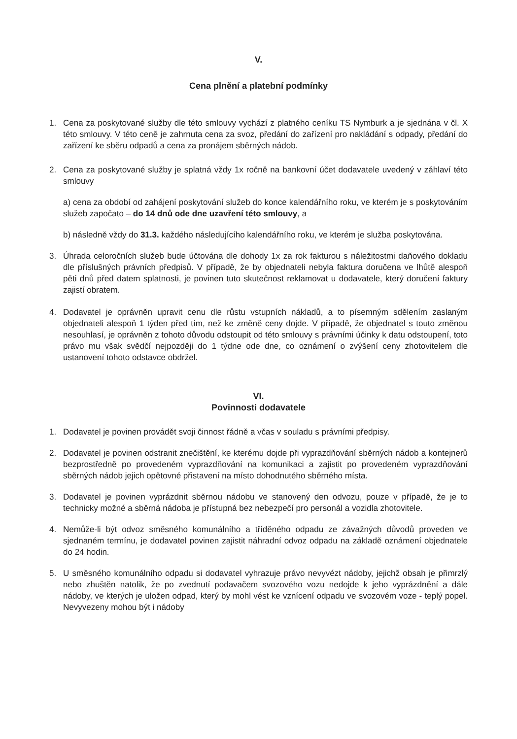V.
Cena plnění a platební podmínky
1. Cena za poskytované služby dle této smlouvy vychází z platného ceníku TS Nymburk a je sjednána v čl. X této smlouvy. V této ceně je zahrnuta cena za svoz, předání do zařízení pro nakládání s odpady, předání do zařízení ke sběru odpadů a cena za pronájem sběrných nádob.
2. Cena za poskytované služby je splatná vždy 1x ročně na bankovní účet dodavatele uvedený v záhlaví této smlouvy
a) cena za období od zahájení poskytování služeb do konce kalendářního roku, ve kterém je s poskytováním služeb započato – do 14 dnů ode dne uzavření této smlouvy, a
b) následně vždy do 31.3. každého následujícího kalendářního roku, ve kterém je služba poskytována.
3. Úhrada celoročních služeb bude účtována dle dohody 1x za rok fakturou s náležitostmi daňového dokladu dle příslušných právních předpisů. V případě, že by objednateli nebyla faktura doručena ve lhůtě alespoň pěti dnů před datem splatnosti, je povinen tuto skutečnost reklamovat u dodavatele, který doručení faktury zajistí obratem.
4. Dodavatel je oprávněn upravit cenu dle růstu vstupních nákladů, a to písemným sdělením zaslaným objednateli alespoň 1 týden před tím, než ke změně ceny dojde. V případě, že objednatel s touto změnou nesouhlasí, je oprávněn z tohoto důvodu odstoupit od této smlouvy s právními účinky k datu odstoupení, toto právo mu však svědčí nejpozději do 1 týdne ode dne, co oznámení o zvýšení ceny zhotovitelem dle ustanovení tohoto odstavce obdržel.
VI.
Povinnosti dodavatele
1. Dodavatel je povinen provádět svoji činnost řádně a včas v souladu s právními předpisy.
2. Dodavatel je povinen odstranit znečištění, ke kterému dojde při vyprazdňování sběrných nádob a kontejnerů bezprostředně po provedeném vyprazdňování na komunikaci a zajistit po provedeném vyprazdňování sběrných nádob jejich opětovné přistavení na místo dohodnutého sběrného místa.
3. Dodavatel je povinen vyprázdnit sběrnou nádobu ve stanovený den odvozu, pouze v případě, že je to technicky možné a sběrná nádoba je přístupná bez nebezpečí pro personál a vozidla zhotovitele.
4. Nemůže-li být odvoz směsného komunálního a tříděného odpadu ze závažných důvodů proveden ve sjednaném termínu, je dodavatel povinen zajistit náhradní odvoz odpadu na základě oznámení objednatele do 24 hodin.
5. U směsného komunálního odpadu si dodavatel vyhrazuje právo nevyvézt nádoby, jejichž obsah je přimrzlý nebo zhuštěn natolik, že po zvednutí podavačem svozového vozu nedojde k jeho vyprázdnění a dále nádoby, ve kterých je uložen odpad, který by mohl vést ke vznícení odpadu ve svozovém voze - teplý popel. Nevyvezeny mohou být i nádoby